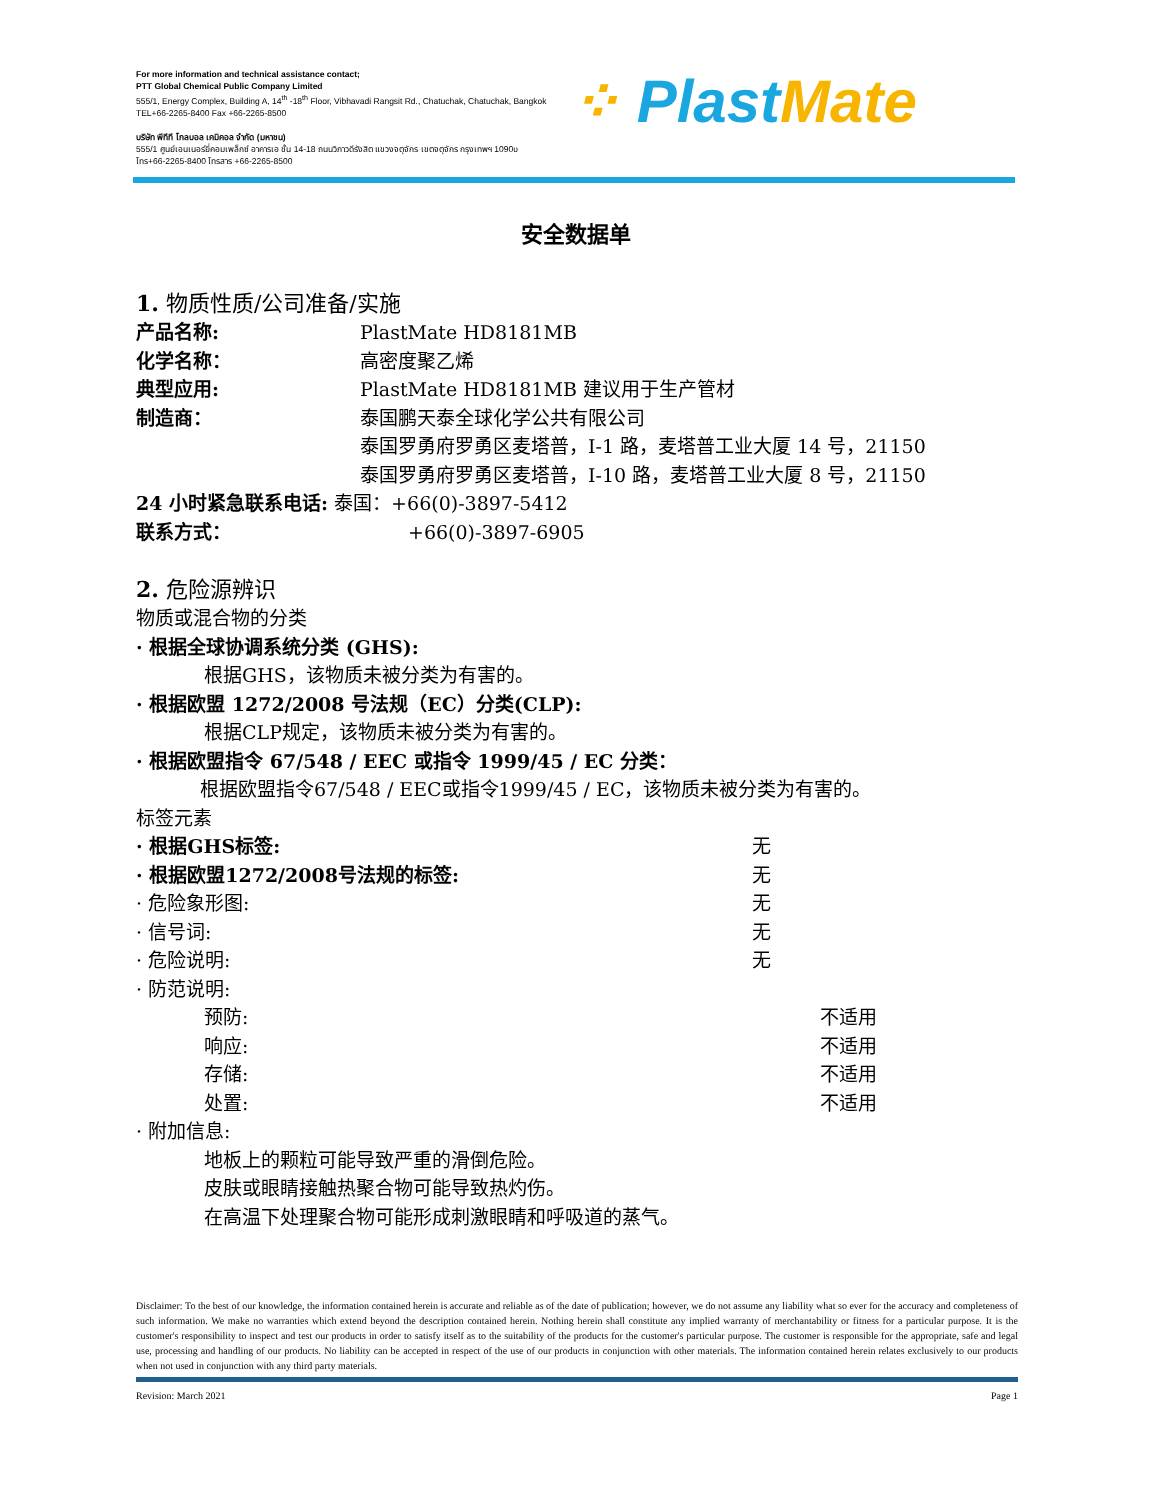For more information and technical assistance contact;
PTT Global Chemical Public Company Limited
555/1, Energy Complex, Building A, 14<sup>th</sup> -18<sup>th</sup> Floor, Vibhavadi Rangsit Rd., Chatuchak, Chatuchak, Bangkok
TEL+66-2265-8400 Fax +66-2265-8500
บริษัท พีทีที โกลบอล เคมิคอล จำกัด (มหาชน)
555/1 ศูนย์เอนเนอร์ยี่คอมเพล็กซ์ อาคารเอ ชั้น 14-18 ถนนวิภาวดีรังสิต แขวงจตุจักร เขตจตุจักร กรุงเทพฯ 1090υ
โทร+66-2265-8400 โทรสาร +66-2265-8500
⁘ Plast Mate
安全数据单
1. 物质性质/公司准备/实施
产品名称: PlastMate HD8181MB
化学名称： 高密度聚乙烯
典型应用: PlastMate HD8181MB 建议用于生产管材
制造商： 泰国鹏天泰全球化学公共有限公司
泰国罗勇府罗勇区麦塔普，I-1 路，麦塔普工业大厦 14 号，21150
泰国罗勇府罗勇区麦塔普，I-10 路，麦塔普工业大厦 8 号，21150
24 小时紧急联系电话: 泰国：+66(0)-3897-5412
联系方式： +66(0)-3897-6905
2. 危险源辨识
物质或混合物的分类
· 根据全球协调系统分类 (GHS):
根据GHS，该物质未被分类为有害的。
· 根据欧盟 1272/2008 号法规（EC）分类(CLP):
根据CLP规定，该物质未被分类为有害的。
· 根据欧盟指令 67/548 / EEC 或指令 1999/45 / EC 分类：
根据欧盟指令67/548 / EEC或指令1999/45 / EC，该物质未被分类为有害的。
标签元素
· 根据GHS标签: 无
· 根据欧盟1272/2008号法规的标签: 无
· 危险象形图: 无
· 信号词: 无
· 危险说明: 无
· 防范说明:
预防: 不适用
响应: 不适用
存储: 不适用
处置: 不适用
· 附加信息:
地板上的颗粒可能导致严重的滑倒危险。
皮肤或眼睛接触热聚合物可能导致热灼伤。
在高温下处理聚合物可能形成刺激眼睛和呼吸道的蒸气。
Disclaimer: To the best of our knowledge, the information contained herein is accurate and reliable as of the date of publication; however, we do not assume any liability what so ever for the accuracy and completeness of such information. We make no warranties which extend beyond the description contained herein. Nothing herein shall constitute any implied warranty of merchantability or fitness for a particular purpose. It is the customer's responsibility to inspect and test our products in order to satisfy itself as to the suitability of the products for the customer's particular purpose. The customer is responsible for the appropriate, safe and legal use, processing and handling of our products. No liability can be accepted in respect of the use of our products in conjunction with other materials. The information contained herein relates exclusively to our products when not used in conjunction with any third party materials.
Revision: March 2021 Page 1